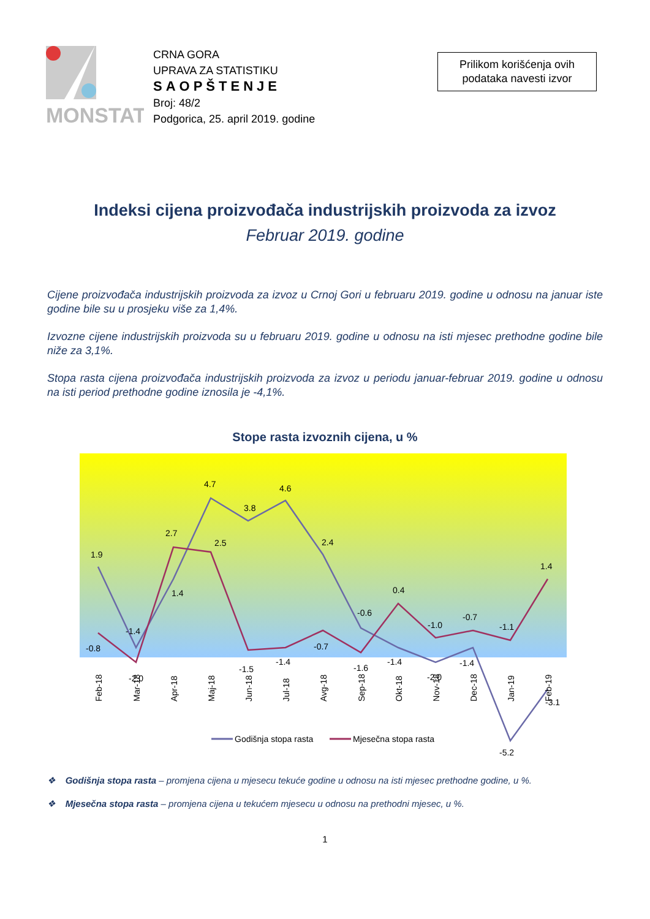MONSTAT
CRNA GORA
UPRAVA ZA STATISTIKU
SAOPŠTENJE
Broj: 48/2
Podgorica, 25. april 2019. godine
Prilikom korišćenja ovih
podataka navesti izvor
Indeksi cijena proizvođača industrijskih proizvoda za izvoz
Februar 2019. godine
Cijene proizvođača industrijskih proizvoda za izvoz u Crnoj Gori u februaru 2019. godine u odnosu na januar iste godine bile su u prosjeku više za 1,4%.
Izvozne cijene industrijskih proizvoda su u februaru 2019. godine u odnosu na isti mjesec prethodne godine bile niže za 3,1%.
Stopa rasta cijena proizvođača industrijskih proizvoda za izvoz u periodu januar-februar 2019. godine u odnosu na isti period prethodne godine iznosila je -4,1%.
Stope rasta izvoznih cijena, u %
1.9
-1.4
1.4
4.7
3.8
4.6
2.4
-0.6
-1.4
-2.0
-1.4
-5.2
-3.1
-0.8
-2.0
2.7
2.5
-1.5
-1.4
-0.7
-1.6
0.4
-1.0
-0.7
-1.1
1.4
Feb-18
Mar-18
Apr-18
Maj-18
Jun-18
Jul-18
Avg-18
Sep-18
Okt-18
Nov-18
Dec-18
Jan-19
Feb-19
Godišnja stopa rasta
Mjesečna stopa rasta
❖ Godišnja stopa rasta – promjena cijena u mjesecu tekuće godine u odnosu na isti mjesec prethodne godine, u %.
❖ Mjesečna stopa rasta – promjena cijena u tekućem mjesecu u odnosu na prethodni mjesec, u %.
1